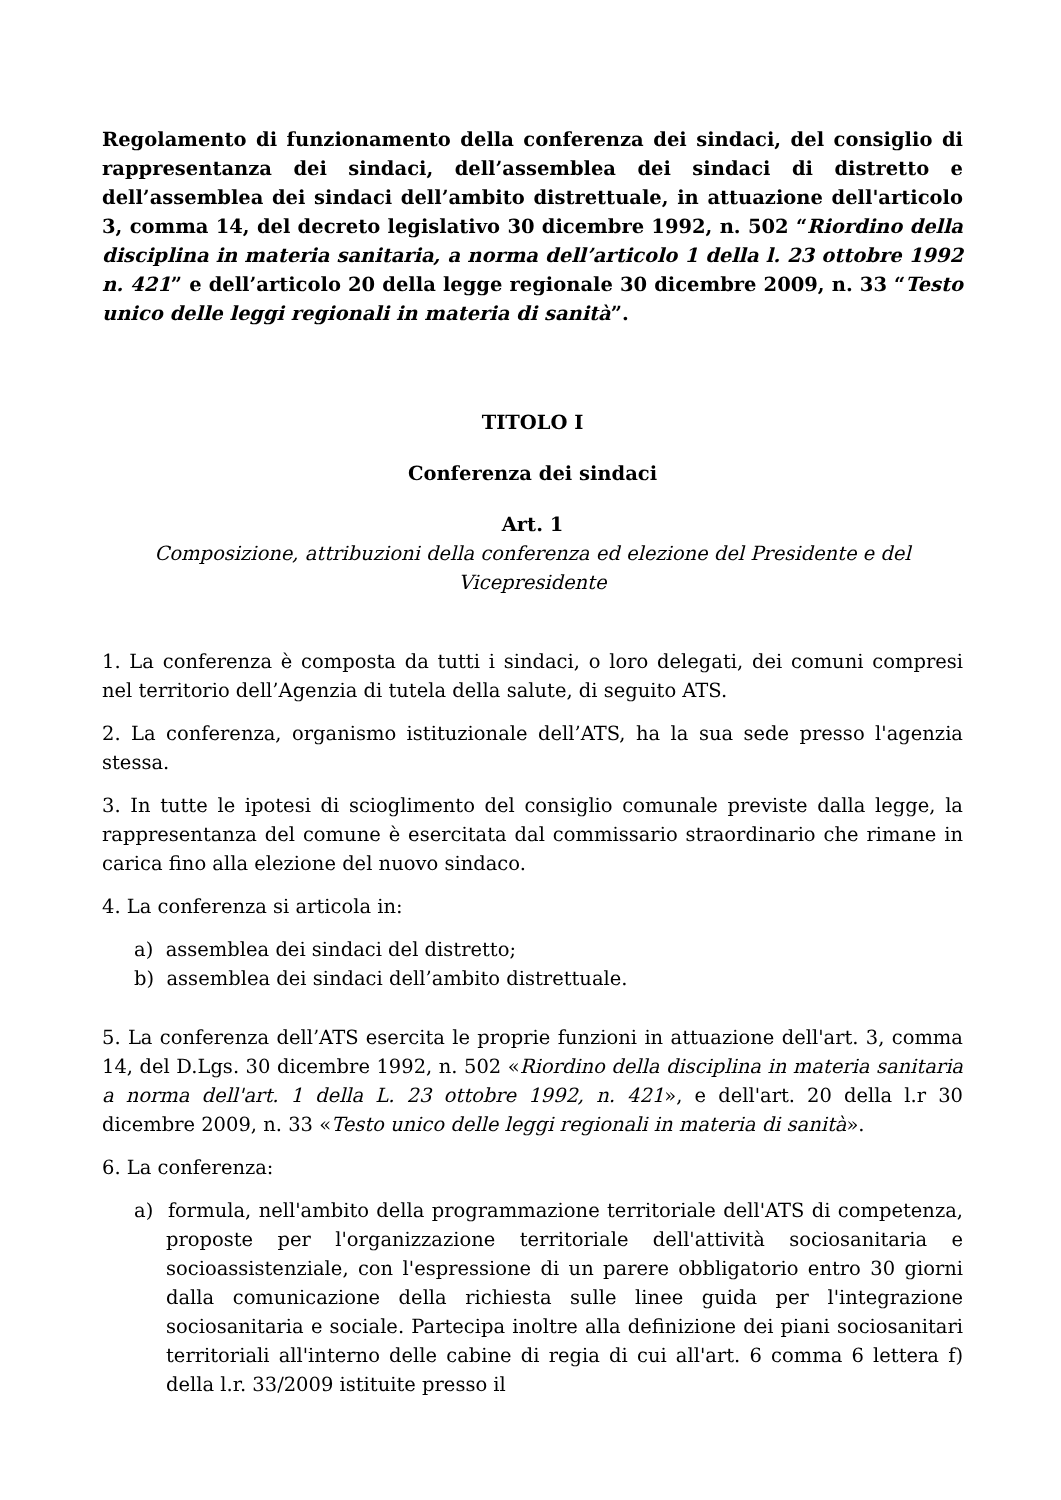Regolamento di funzionamento della conferenza dei sindaci, del consiglio di rappresentanza dei sindaci, dell’assemblea dei sindaci di distretto e dell’assemblea dei sindaci dell’ambito distrettuale, in attuazione dell'articolo 3, comma 14, del decreto legislativo 30 dicembre 1992, n. 502 “Riordino della disciplina in materia sanitaria, a norma dell’articolo 1 della l. 23 ottobre 1992 n. 421” e dell’articolo 20 della legge regionale 30 dicembre 2009, n. 33 “Testo unico delle leggi regionali in materia di sanità”.
TITOLO I
Conferenza dei sindaci
Art. 1
Composizione, attribuzioni della conferenza ed elezione del Presidente e del Vicepresidente
1. La conferenza è composta da tutti i sindaci, o loro delegati, dei comuni compresi nel territorio dell’Agenzia di tutela della salute, di seguito ATS.
2. La conferenza, organismo istituzionale dell’ATS, ha la sua sede presso l'agenzia stessa.
3. In tutte le ipotesi di scioglimento del consiglio comunale previste dalla legge, la rappresentanza del comune è esercitata dal commissario straordinario che rimane in carica fino alla elezione del nuovo sindaco.
4. La conferenza si articola in:
a) assemblea dei sindaci del distretto;
b) assemblea dei sindaci dell’ambito distrettuale.
5. La conferenza dell’ATS esercita le proprie funzioni in attuazione dell'art. 3, comma 14, del D.Lgs. 30 dicembre 1992, n. 502 «Riordino della disciplina in materia sanitaria a norma dell'art. 1 della L. 23 ottobre 1992, n. 421», e dell'art. 20 della l.r 30 dicembre 2009, n. 33 «Testo unico delle leggi regionali in materia di sanità».
6. La conferenza:
a) formula, nell'ambito della programmazione territoriale dell'ATS di competenza, proposte per l'organizzazione territoriale dell'attività sociosanitaria e socioassistenziale, con l'espressione di un parere obbligatorio entro 30 giorni dalla comunicazione della richiesta sulle linee guida per l'integrazione sociosanitaria e sociale. Partecipa inoltre alla definizione dei piani sociosanitari territoriali all'interno delle cabine di regia di cui all'art. 6 comma 6 lettera f) della l.r. 33/2009 istituite presso il